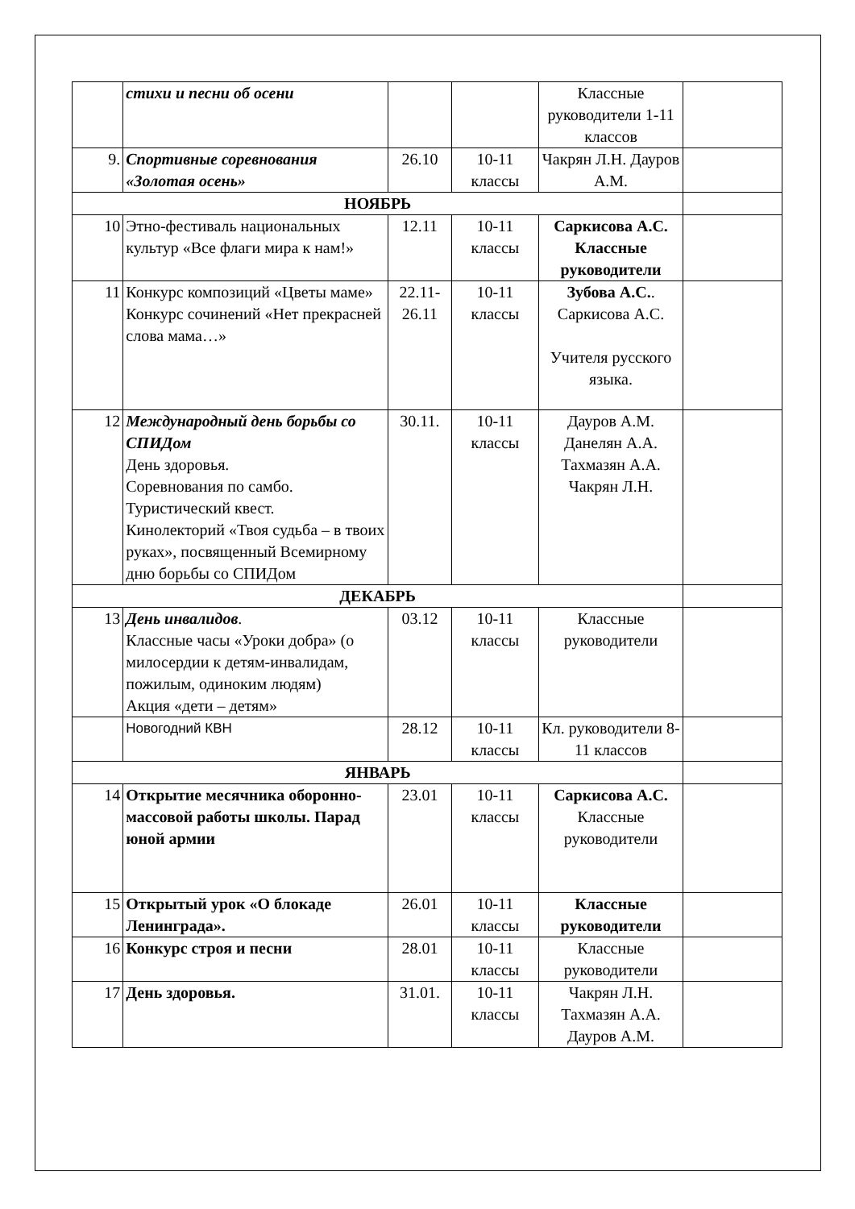| | стихи и песни об осени | | | Классные руководители 1-11 классов | |
| 9. | Спортивные соревнования «Золотая осень» | 26.10 | 10-11 классы | Чакрян Л.Н. Дауров А.М. | |
| НОЯБРЬ | | | | | |
| 10 | Этно-фестиваль национальных культур «Все флаги мира к нам!» | 12.11 | 10-11 классы | Саркисова А.С. Классные руководители | |
| 11 | Конкурс композиций «Цветы маме» Конкурс сочинений «Нет прекрасней слова мама…» | 22.11-26.11 | 10-11 классы | Зубова А.С. . Саркисова А.С. Учителя русского языка. | |
| 12 | Международный день борьбы со СПИДом День здоровья. Соревнования по самбо. Туристический квест. Кинолекторий «Твоя судьба – в твоих руках», посвященный Всемирному дню борьбы со СПИДом | 30.11. | 10-11 классы | Дауров А.М. Данелян А.А. Тахмазян А.А. Чакрян Л.Н. | |
| ДЕКАБРЬ | | | | | |
| 13 | День инвалидов . Классные часы «Уроки добра» (о милосердии к детям-инвалидам, пожилым, одиноким людям) Акция «дети – детям» | 03.12 | 10-11 классы | Классные руководители | |
| | Новогодний КВН | 28.12 | 10-11 классы | Кл. руководители 8-11 классов | |
| ЯНВАРЬ | | | | | |
| 14 | Открытие месячника оборонно-массовой работы школы. Парад юной армии | 23.01 | 10-11 классы | Саркисова А.С. Классные руководители | |
| 15 | Открытый урок «О блокаде Ленинграда». | 26.01 | 10-11 классы | Классные руководители | |
| 16 | Конкурс строя и песни | 28.01 | 10-11 классы | Классные руководители | |
| 17 | День здоровья. | 31.01. | 10-11 классы | Чакрян Л.Н. Тахмазян А.А. Дауров А.М. | |